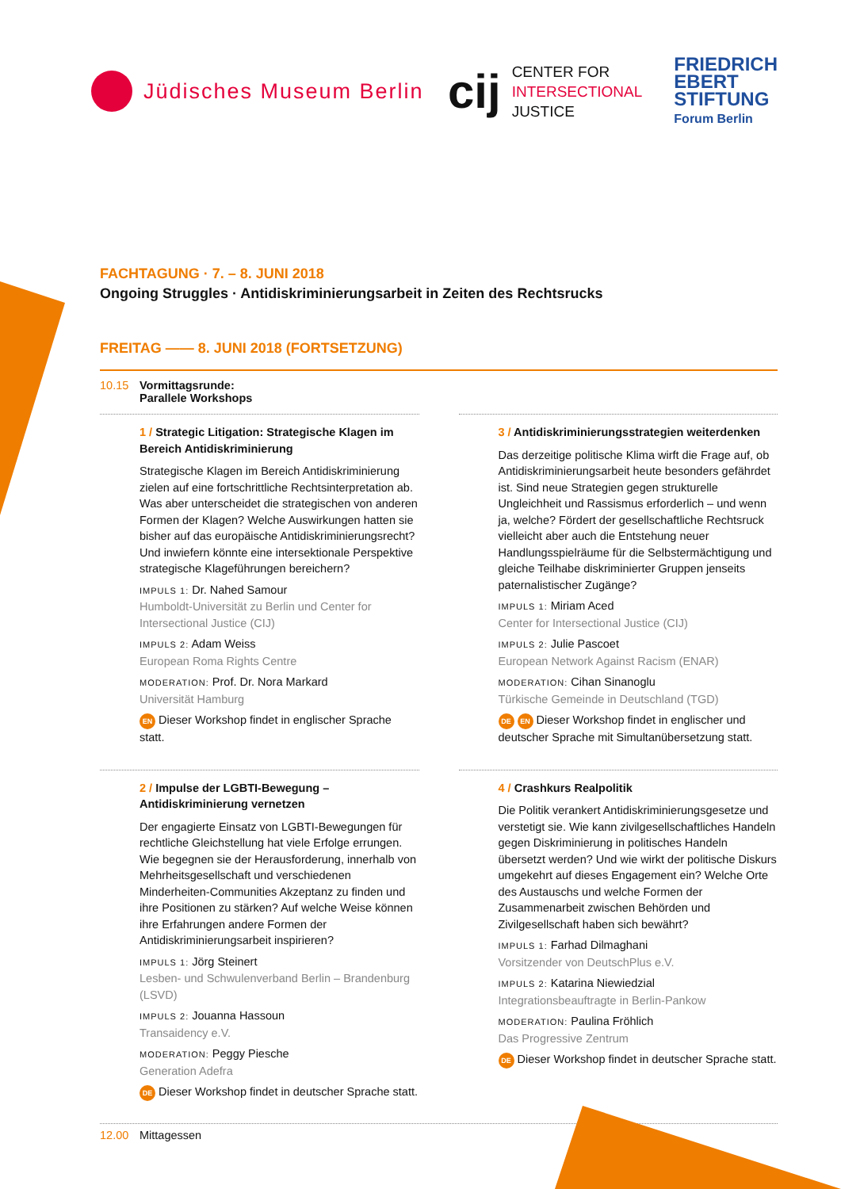Jüdisches Museum Berlin
cij
CENTER FOR
INTERSECTIONAL
JUSTICE
FRIEDRICH
EBERT
STIFTUNG
Forum Berlin
FACHTAGUNG · 7. – 8. JUNI 2018
Ongoing Struggles · Antidiskriminierungsarbeit in Zeiten des Rechtsrucks
FREITAG —— 8. JUNI 2018 (FORTSETZUNG)
10.15 Vormittagsrunde:
Parallele Workshops
1 / Strategic Litigation: Strategische Klagen im Bereich Antidiskriminierung
Strategische Klagen im Bereich Antidiskriminierung zielen auf eine fortschrittliche Rechtsinterpretation ab. Was aber unterscheidet die strategischen von anderen Formen der Klagen? Welche Auswirkungen hatten sie bisher auf das europäische Antidiskriminierungsrecht? Und inwiefern könnte eine intersektionale Perspektive strategische Klageführungen bereichern?
IMPULS 1: Dr. Nahed Samour
Humboldt-Universität zu Berlin und Center for Intersectional Justice (CIJ)
IMPULS 2: Adam Weiss
European Roma Rights Centre
MODERATION: Prof. Dr. Nora Markard
Universität Hamburg
EN Dieser Workshop findet in englischer Sprache statt.
2 / Impulse der LGBTI-Bewegung – Antidiskriminierung vernetzen
Der engagierte Einsatz von LGBTI-Bewegungen für rechtliche Gleichstellung hat viele Erfolge errungen. Wie begegnen sie der Herausforderung, innerhalb von Mehrheitsgesellschaft und verschiedenen Minderheiten-Communities Akzeptanz zu finden und ihre Positionen zu stärken? Auf welche Weise können ihre Erfahrungen andere Formen der Antidiskriminierungsarbeit inspirieren?
IMPULS 1: Jörg Steinert
Lesben- und Schwulenverband Berlin – Brandenburg (LSVD)
IMPULS 2: Jouanna Hassoun
Transaidency e.V.
MODERATION: Peggy Piesche
Generation Adefra
DE Dieser Workshop findet in deutscher Sprache statt.
3 / Antidiskriminierungsstrategien weiterdenken
Das derzeitige politische Klima wirft die Frage auf, ob Antidiskriminierungsarbeit heute besonders gefährdet ist. Sind neue Strategien gegen strukturelle Ungleichheit und Rassismus erforderlich – und wenn ja, welche? Fördert der gesellschaftliche Rechtsruck vielleicht aber auch die Entstehung neuer Handlungsspielräume für die Selbstermächtigung und gleiche Teilhabe diskriminierter Gruppen jenseits paternalistischer Zugänge?
IMPULS 1: Miriam Aced
Center for Intersectional Justice (CIJ)
IMPULS 2: Julie Pascoet
European Network Against Racism (ENAR)
MODERATION: Cihan Sinanoglu
Türkische Gemeinde in Deutschland (TGD)
DE EN Dieser Workshop findet in englischer und deutscher Sprache mit Simultanübersetzung statt.
4 / Crashkurs Realpolitik
Die Politik verankert Antidiskriminierungsgesetze und verstetigt sie. Wie kann zivilgesellschaftliches Handeln gegen Diskriminierung in politisches Handeln übersetzt werden? Und wie wirkt der politische Diskurs umgekehrt auf dieses Engagement ein? Welche Orte des Austauschs und welche Formen der Zusammenarbeit zwischen Behörden und Zivilgesellschaft haben sich bewährt?
IMPULS 1: Farhad Dilmaghani
Vorsitzender von DeutschPlus e.V.
IMPULS 2: Katarina Niewiedzial
Integrationsbeauftragte in Berlin-Pankow
MODERATION: Paulina Fröhlich
Das Progressive Zentrum
DE Dieser Workshop findet in deutscher Sprache statt.
12.00 Mittagessen